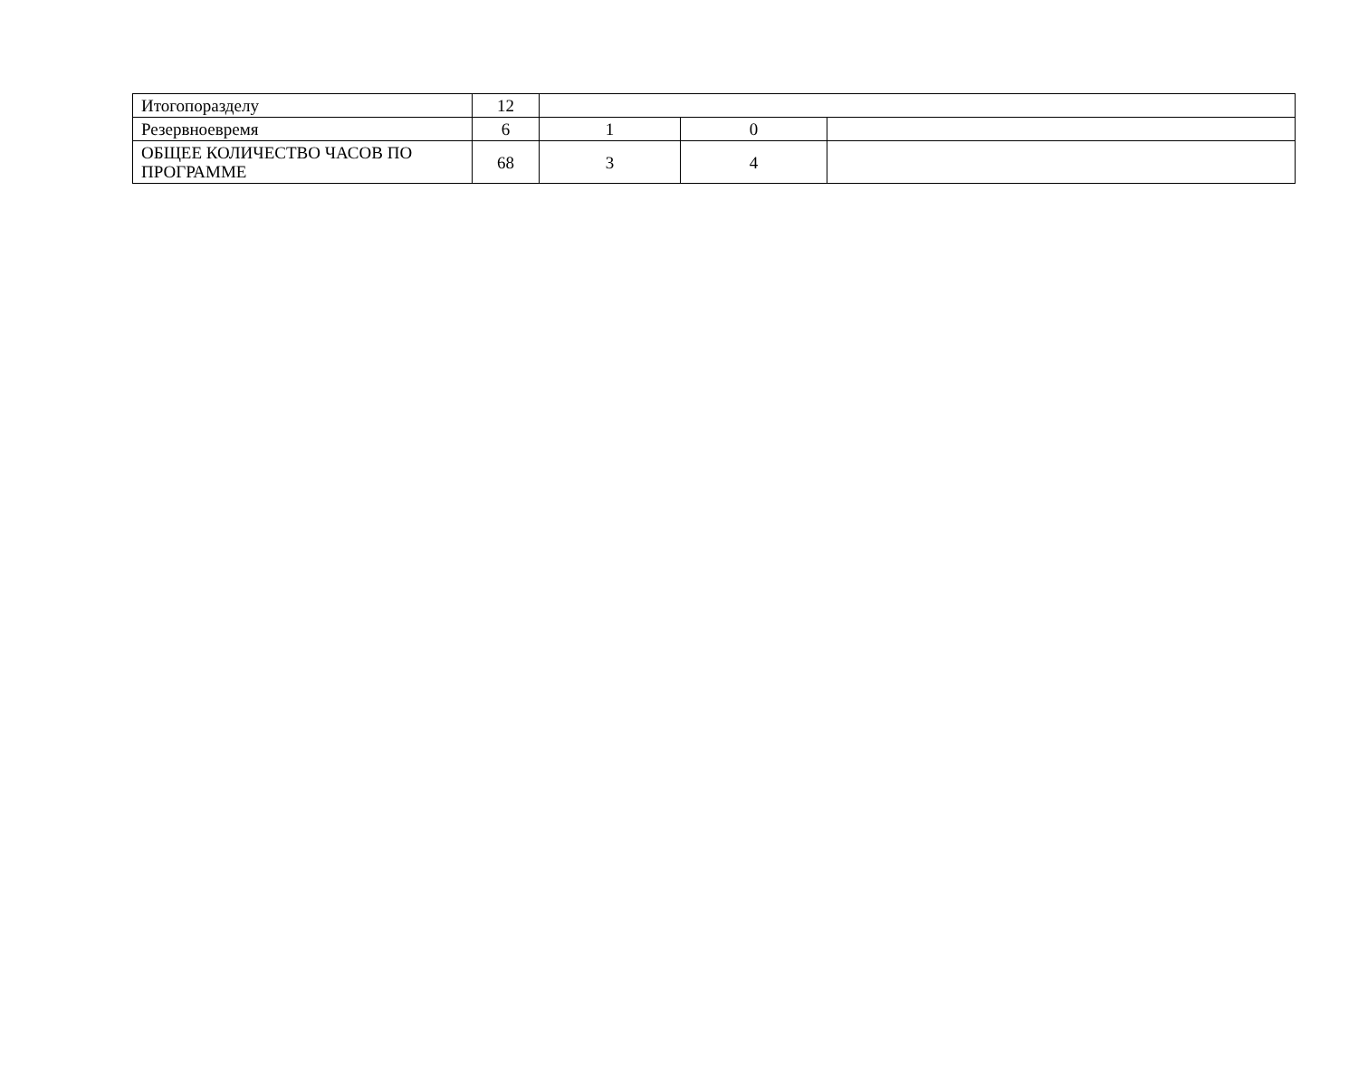| Итогопоразделу | 12 | | | |
| Резервноевремя | 6 | 1 | 0 | |
| ОБЩЕЕ КОЛИЧЕСТВО ЧАСОВ ПО ПРОГРАММЕ | 68 | 3 | 4 | |